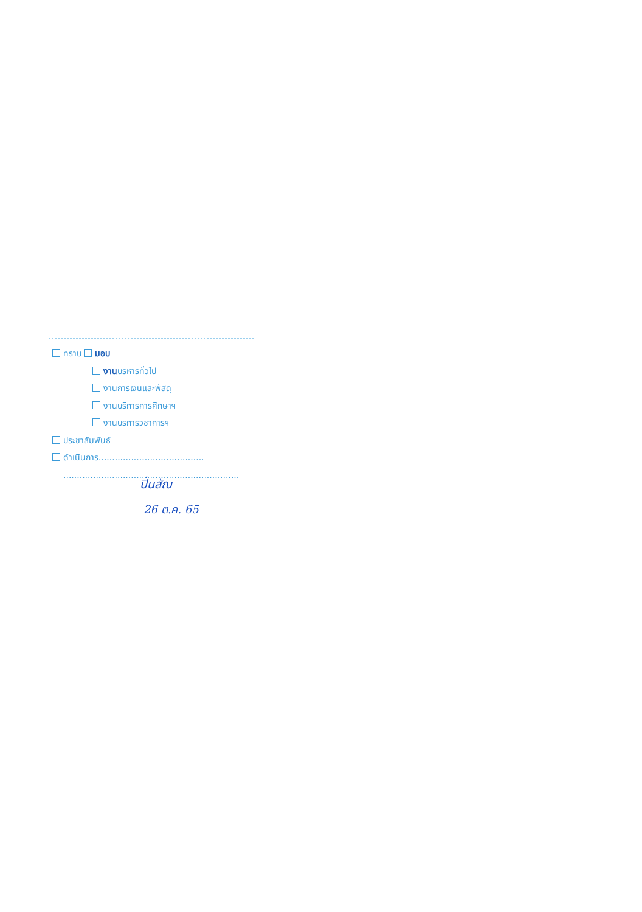ทราบ มอบ
งานบริหารทั่วไป
งานการเงินและพัสดุ
งานบริการการศึกษาฯ
งานบริการวิชาการฯ
ประชาสัมพันธ์
ดำเนินการ.......................................
.................................................................
ปิ่นสัณ
26 ต.ค. 65